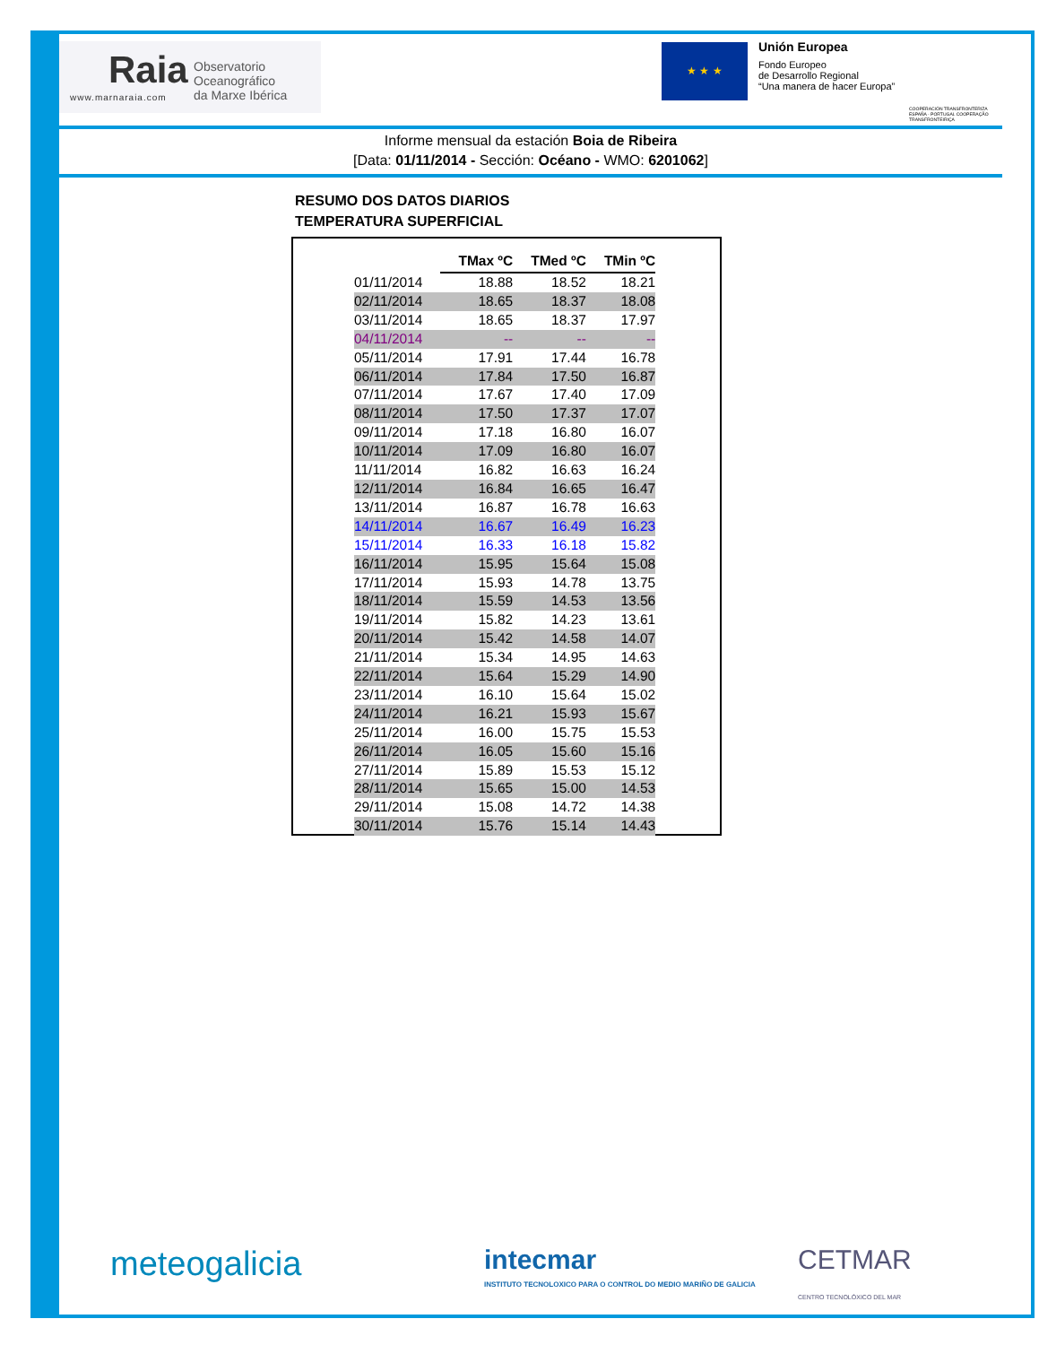Raia Observatorio Oceanográfico
da Marxe Ibérica
www.marnaraia.com
★ ★ ★
Unión Europea
Fondo Europeo
de Desarrollo Regional
“Una manera de hacer Europa”
COOPERACIÓN TRANSFRONTERIZA ESPAÑA - PORTUGAL COOPERAÇÃO TRANSFRONTEIRIÇA
Informe mensual da estación Boia de Ribeira
[Data: 01/11/2014 - Sección: Océano - WMO: 6201062]
RESUMO DOS DATOS DIARIOS
TEMPERATURA SUPERFICIAL
| | TMax ºC | TMed ºC | TMin ºC |
| --- | --- | --- | --- |
| 01/11/2014 | 18.88 | 18.52 | 18.21 |
| 02/11/2014 | 18.65 | 18.37 | 18.08 |
| 03/11/2014 | 18.65 | 18.37 | 17.97 |
| 04/11/2014 | -- | -- | -- |
| 05/11/2014 | 17.91 | 17.44 | 16.78 |
| 06/11/2014 | 17.84 | 17.50 | 16.87 |
| 07/11/2014 | 17.67 | 17.40 | 17.09 |
| 08/11/2014 | 17.50 | 17.37 | 17.07 |
| 09/11/2014 | 17.18 | 16.80 | 16.07 |
| 10/11/2014 | 17.09 | 16.80 | 16.07 |
| 11/11/2014 | 16.82 | 16.63 | 16.24 |
| 12/11/2014 | 16.84 | 16.65 | 16.47 |
| 13/11/2014 | 16.87 | 16.78 | 16.63 |
| 14/11/2014 | 16.67 | 16.49 | 16.23 |
| 15/11/2014 | 16.33 | 16.18 | 15.82 |
| 16/11/2014 | 15.95 | 15.64 | 15.08 |
| 17/11/2014 | 15.93 | 14.78 | 13.75 |
| 18/11/2014 | 15.59 | 14.53 | 13.56 |
| 19/11/2014 | 15.82 | 14.23 | 13.61 |
| 20/11/2014 | 15.42 | 14.58 | 14.07 |
| 21/11/2014 | 15.34 | 14.95 | 14.63 |
| 22/11/2014 | 15.64 | 15.29 | 14.90 |
| 23/11/2014 | 16.10 | 15.64 | 15.02 |
| 24/11/2014 | 16.21 | 15.93 | 15.67 |
| 25/11/2014 | 16.00 | 15.75 | 15.53 |
| 26/11/2014 | 16.05 | 15.60 | 15.16 |
| 27/11/2014 | 15.89 | 15.53 | 15.12 |
| 28/11/2014 | 15.65 | 15.00 | 14.53 |
| 29/11/2014 | 15.08 | 14.72 | 14.38 |
| 30/11/2014 | 15.76 | 15.14 | 14.43 |
meteogalicia
intecmar
INSTITUTO TECNOLOXICO PARA O CONTROL DO MEDIO MARIÑO DE GALICIA
CETMAR
CENTRO TECNOLÓXICO DEL MAR